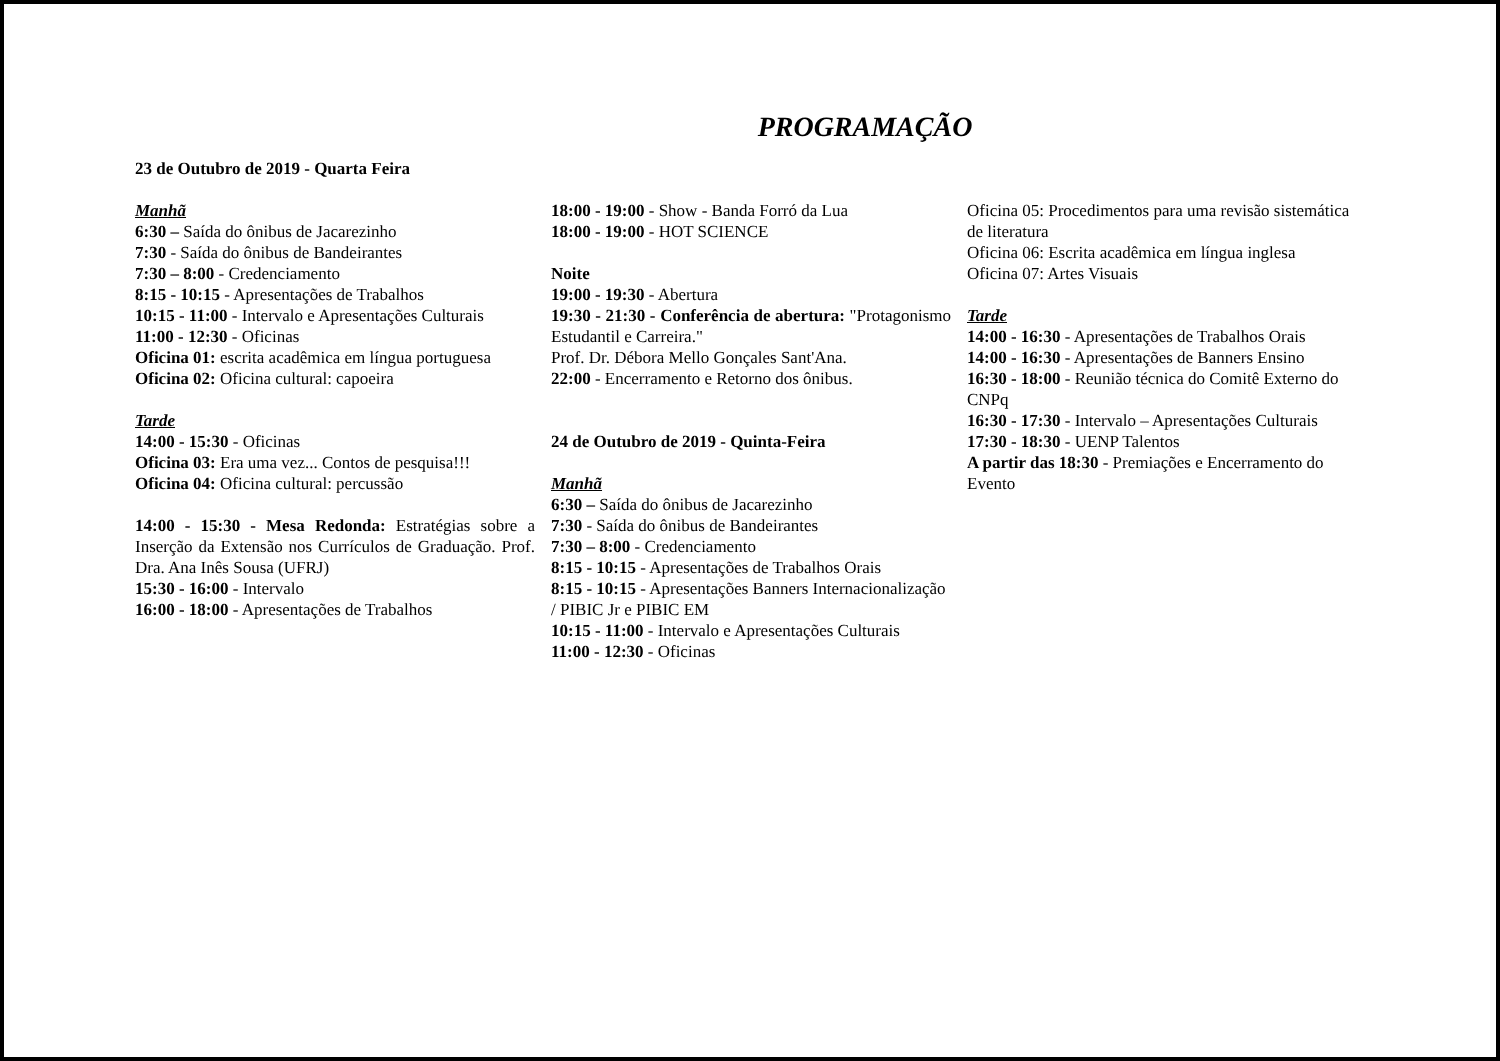PROGRAMAÇÃO
23 de Outubro de 2019 - Quarta Feira
Manhã
6:30 – Saída do ônibus de Jacarezinho
7:30 - Saída do ônibus de Bandeirantes
7:30 – 8:00 - Credenciamento
8:15 - 10:15 - Apresentações de Trabalhos
10:15 - 11:00 - Intervalo e Apresentações Culturais
11:00 - 12:30 - Oficinas
Oficina 01: escrita acadêmica em língua portuguesa
Oficina 02: Oficina cultural: capoeira
Tarde
14:00 - 15:30 - Oficinas
Oficina 03: Era uma vez... Contos de pesquisa!!!
Oficina 04: Oficina cultural: percussão
14:00 - 15:30 - Mesa Redonda: Estratégias sobre a Inserção da Extensão nos Currículos de Graduação. Prof. Dra. Ana Inês Sousa (UFRJ)
15:30 - 16:00 - Intervalo
16:00 - 18:00 - Apresentações de Trabalhos
18:00 - 19:00 - Show - Banda Forró da Lua
18:00 - 19:00 - HOT SCIENCE
Noite
19:00 - 19:30 - Abertura
19:30 - 21:30 - Conferência de abertura: "Protagonismo Estudantil e Carreira."
Prof. Dr. Débora Mello Gonçales Sant'Ana.
22:00 - Encerramento e Retorno dos ônibus.
24 de Outubro de 2019 - Quinta-Feira
Manhã
6:30 – Saída do ônibus de Jacarezinho
7:30 - Saída do ônibus de Bandeirantes
7:30 – 8:00 - Credenciamento
8:15 - 10:15 - Apresentações de Trabalhos Orais
8:15 - 10:15 - Apresentações Banners Internacionalização / PIBIC Jr e PIBIC EM
10:15 - 11:00 - Intervalo e Apresentações Culturais
11:00 - 12:30 - Oficinas
Oficina 05: Procedimentos para uma revisão sistemática de literatura
Oficina 06: Escrita acadêmica em língua inglesa
Oficina 07: Artes Visuais
Tarde
14:00 - 16:30 - Apresentações de Trabalhos Orais
14:00 - 16:30 - Apresentações de Banners Ensino
16:30 - 18:00 - Reunião técnica do Comitê Externo do CNPq
16:30 - 17:30 - Intervalo – Apresentações Culturais
17:30 - 18:30 - UENP Talentos
A partir das 18:30 - Premiações e Encerramento do Evento